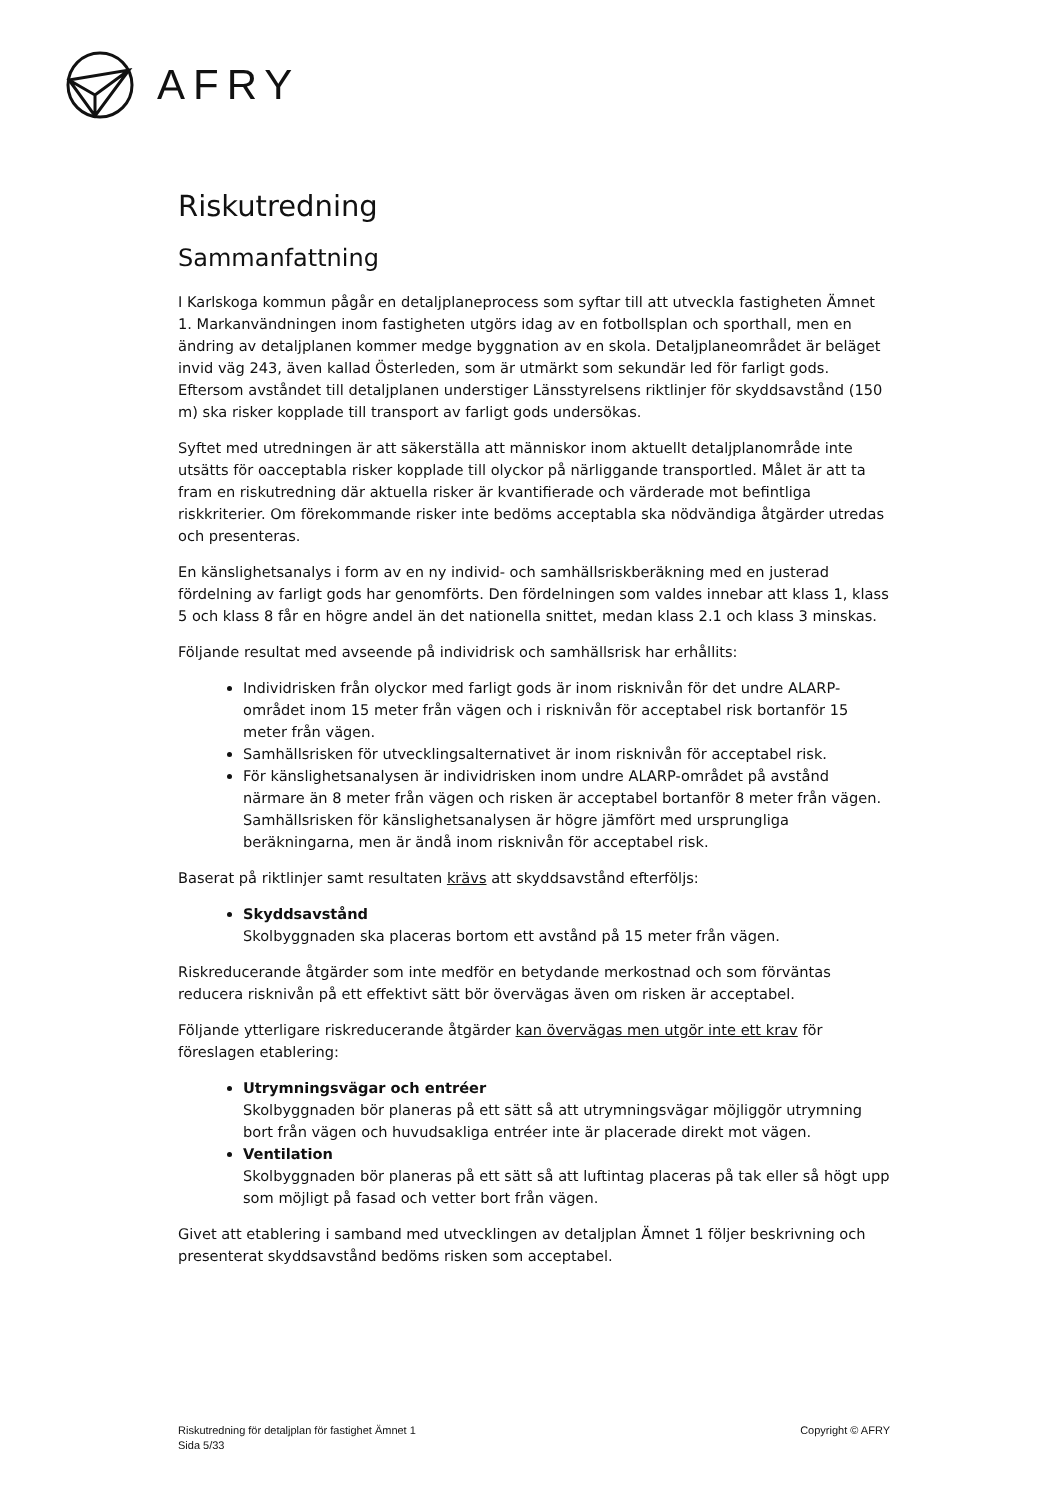AFRY
Riskutredning
Sammanfattning
I Karlskoga kommun pågår en detaljplaneprocess som syftar till att utveckla fastigheten Ämnet 1. Markanvändningen inom fastigheten utgörs idag av en fotbollsplan och sporthall, men en ändring av detaljplanen kommer medge byggnation av en skola. Detaljplaneområdet är beläget invid väg 243, även kallad Österleden, som är utmärkt som sekundär led för farligt gods. Eftersom avståndet till detaljplanen understiger Länsstyrelsens riktlinjer för skyddsavstånd (150 m) ska risker kopplade till transport av farligt gods undersökas.
Syftet med utredningen är att säkerställa att människor inom aktuellt detaljplanområde inte utsätts för oacceptabla risker kopplade till olyckor på närliggande transportled. Målet är att ta fram en riskutredning där aktuella risker är kvantifierade och värderade mot befintliga riskkriterier. Om förekommande risker inte bedöms acceptabla ska nödvändiga åtgärder utredas och presenteras.
En känslighetsanalys i form av en ny individ- och samhällsriskberäkning med en justerad fördelning av farligt gods har genomförts. Den fördelningen som valdes innebar att klass 1, klass 5 och klass 8 får en högre andel än det nationella snittet, medan klass 2.1 och klass 3 minskas.
Följande resultat med avseende på individrisk och samhällsrisk har erhållits:
Individrisken från olyckor med farligt gods är inom risknivån för det undre ALARP-området inom 15 meter från vägen och i risknivån för acceptabel risk bortanför 15 meter från vägen.
Samhällsrisken för utvecklingsalternativet är inom risknivån för acceptabel risk.
För känslighetsanalysen är individrisken inom undre ALARP-området på avstånd närmare än 8 meter från vägen och risken är acceptabel bortanför 8 meter från vägen. Samhällsrisken för känslighetsanalysen är högre jämfört med ursprungliga beräkningarna, men är ändå inom risknivån för acceptabel risk.
Baserat på riktlinjer samt resultaten krävs att skyddsavstånd efterföljs:
Skyddsavstånd
Skolbyggnaden ska placeras bortom ett avstånd på 15 meter från vägen.
Riskreducerande åtgärder som inte medför en betydande merkostnad och som förväntas reducera risknivån på ett effektivt sätt bör övervägas även om risken är acceptabel.
Följande ytterligare riskreducerande åtgärder kan övervägas men utgör inte ett krav för föreslagen etablering:
Utrymningsvägar och entréer
Skolbyggnaden bör planeras på ett sätt så att utrymningsvägar möjliggör utrymning bort från vägen och huvudsakliga entréer inte är placerade direkt mot vägen.
Ventilation
Skolbyggnaden bör planeras på ett sätt så att luftintag placeras på tak eller så högt upp som möjligt på fasad och vetter bort från vägen.
Givet att etablering i samband med utvecklingen av detaljplan Ämnet 1 följer beskrivning och presenterat skyddsavstånd bedöms risken som acceptabel.
Riskutredning för detaljplan för fastighet Ämnet 1
Sida 5/33
Copyright © AFRY